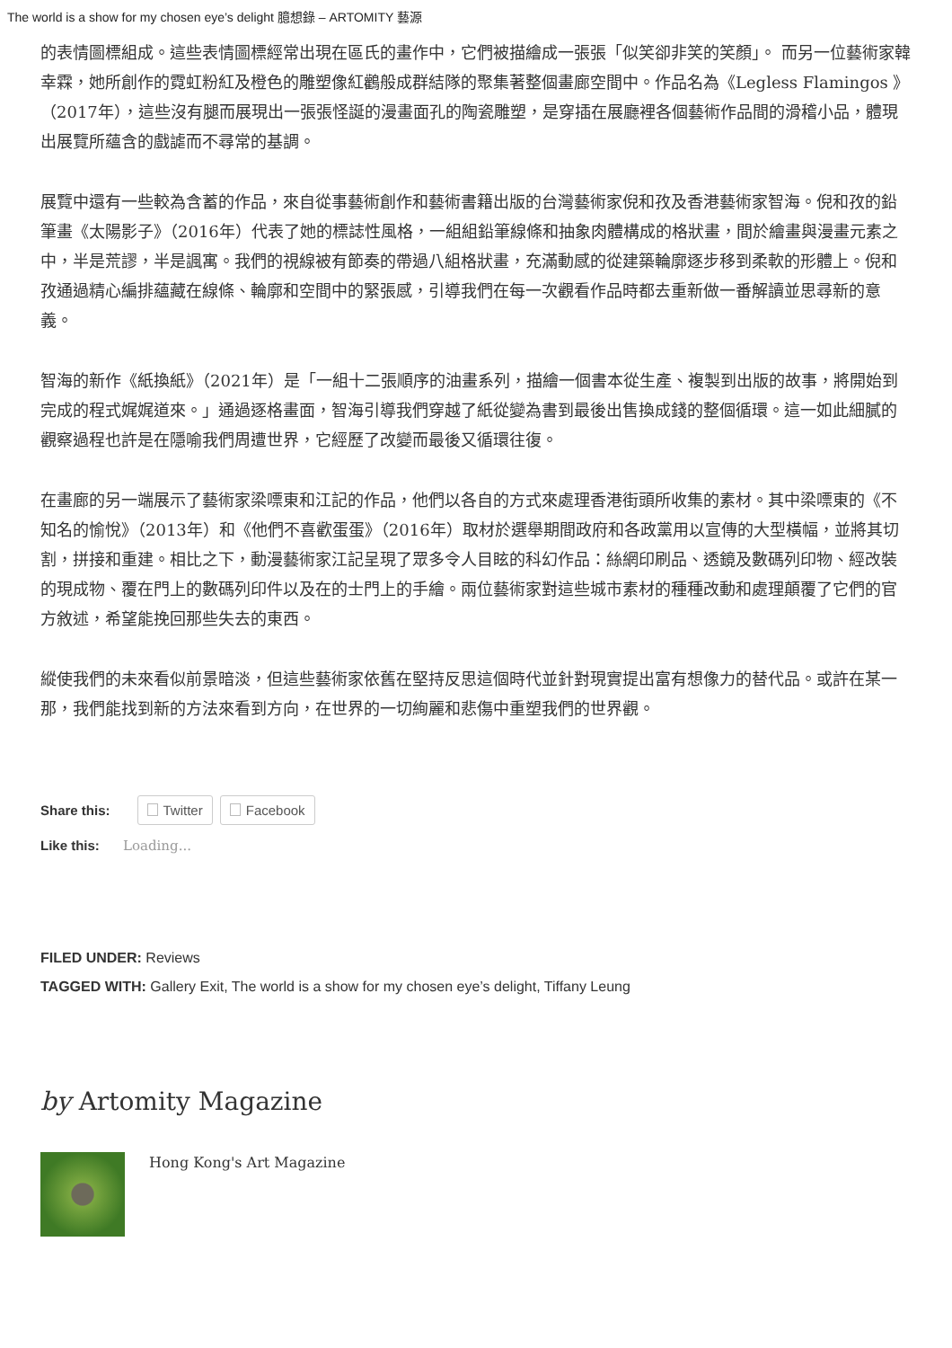The world is a show for my chosen eye’s delight 臆想錄 – ARTOMITY 藝源
的表情圖標組成。這些表情圖標經常出現在區氏的畫作中，它們被描繪成一張張「似笑卻非笑的笑顏」。 而另一位藝術家韓幸霖，她所創作的霓虹粉紅及橙色的雕塑像紅鸛般成群結隊的聚集著整個畫廊空間中。作品名為《Legless Flamingos 》（2017年），這些沒有腿而展現出一張張怪誕的漫畫面孔的陶瓷雕塑，是穿插在展廳裡各個藝術作品間的滑稽小品，體現出展覽所蘊含的戲謔而不尋常的基調。
展覽中還有一些較為含蓄的作品，來自從事藝術創作和藝術書籍出版的台灣藝術家倪和孜及香港藝術家智海。倪和孜的鉛筆畫《太陽影子》（2016年）代表了她的標誌性風格，一組組鉛筆線條和抽象肉體構成的格狀畫，間於繪畫與漫畫元素之中，半是荒謬，半是諷寓。我們的視線被有節奏的帶過八組格狀畫，充滿動感的從建築輪廓逐步移到柔軟的形體上。倪和孜通過精心編排蘊藏在線條、輪廓和空間中的緊張感，引導我們在每一次觀看作品時都去重新做一番解讀並思尋新的意義。
智海的新作《紙換紙》（2021年）是「一組十二張順序的油畫系列，描繪一個書本從生產、複製到出版的故事，將開始到完成的程式娓娓道來。」通過逐格畫面，智海引導我們穿越了紙從變為書到最後出售換成錢的整個循環。這一如此細膩的觀察過程也許是在隱喻我們周遭世界，它經歷了改變而最後又循環往復。
在畫廊的另一端展示了藝術家梁嘌東和江記的作品，他們以各自的方式來處理香港街頭所收集的素材。其中梁嘌東的《不知名的愉悅》（2013年）和《他們不喜歡蛋蛋》（2016年）取材於選舉期間政府和各政黨用以宣傳的大型橫幅，並將其切割，拼接和重建。相比之下，動漫藝術家江記呈現了眾多令人目眩的科幻作品：絲網印刷品、透鏡及數碼列印物、經改裝的現成物、覆在門上的數碼列印件以及在的士門上的手繪。兩位藝術家對這些城市素材的種種改動和處理顛覆了它們的官方敘述，希望能挽回那些失去的東西。
縱使我們的未來看似前景暗淡，但這些藝術家依舊在堅持反思這個時代並針對現實提出富有想像力的替代品。或許在某一　那，我們能找到新的方法來看到方向，在世界的一切絢麗和悲傷中重塑我們的世界觀。
Share this: Twitter Facebook
Like this: Loading...
FILED UNDER: Reviews
TAGGED WITH: Gallery Exit, The world is a show for my chosen eye’s delight, Tiffany Leung
by Artomity Magazine
Hong Kong's Art Magazine